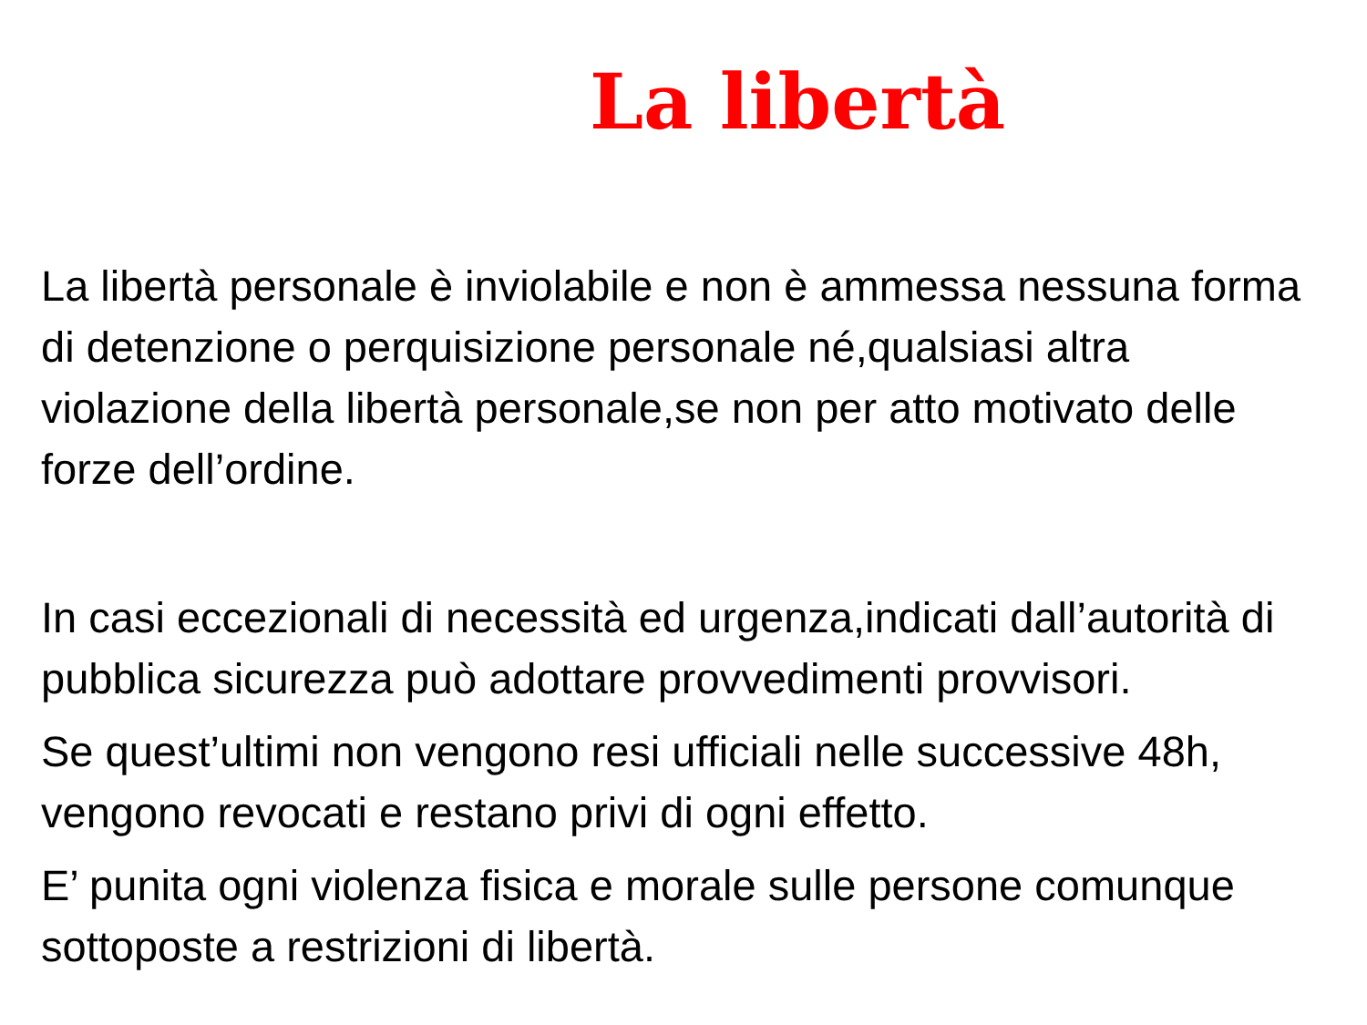La libertà
La libertà personale è inviolabile e non è ammessa nessuna forma di detenzione o perquisizione personale né,qualsiasi altra violazione della libertà personale,se non per atto motivato delle forze dell’ordine.
In casi eccezionali di necessità ed urgenza,indicati dall’autorità di pubblica sicurezza può adottare provvedimenti provvisori.
Se quest’ultimi non vengono resi ufficiali nelle successive 48h, vengono revocati e restano privi di ogni effetto.
E’ punita ogni violenza fisica e morale sulle persone comunque sottoposte a restrizioni di libertà.